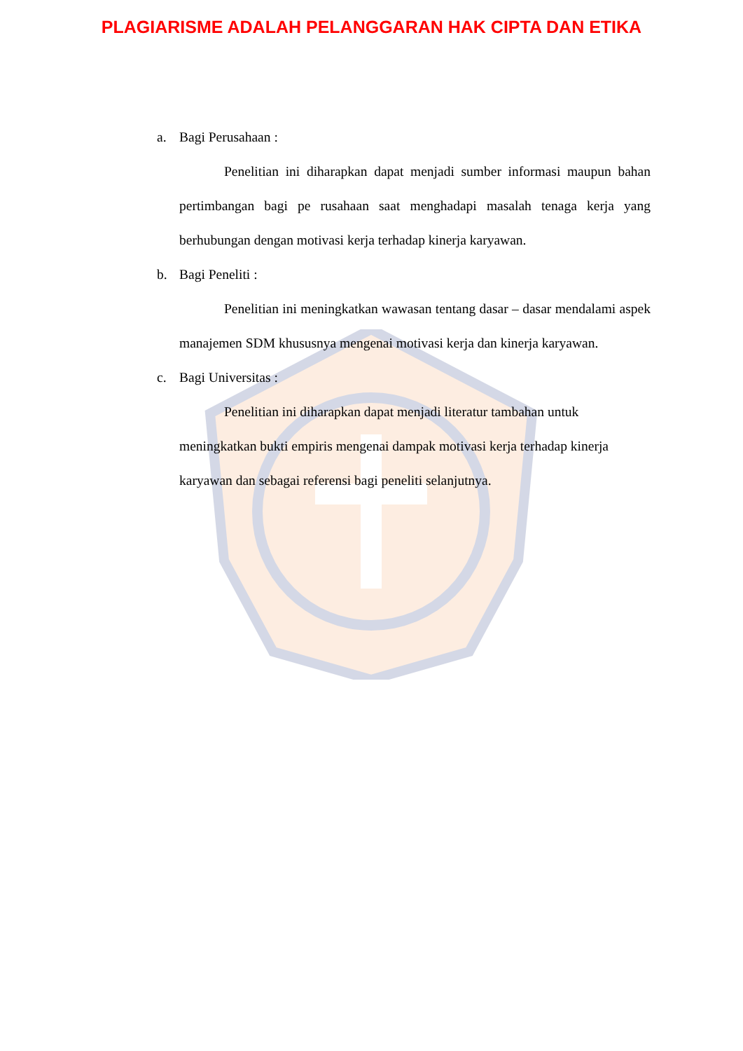PLAGIARISME ADALAH PELANGGARAN HAK CIPTA DAN ETIKA
a. Bagi Perusahaan :
Penelitian ini diharapkan dapat menjadi sumber informasi maupun bahan pertimbangan bagi pe rusahaan saat menghadapi masalah tenaga kerja yang berhubungan dengan motivasi kerja terhadap kinerja karyawan.
b. Bagi Peneliti :
Penelitian ini meningkatkan wawasan tentang dasar – dasar mendalami aspek manajemen SDM khususnya mengenai motivasi kerja dan kinerja karyawan.
c. Bagi Universitas :
Penelitian ini diharapkan dapat menjadi literatur tambahan untuk meningkatkan bukti empiris mengenai dampak motivasi kerja terhadap kinerja karyawan dan sebagai referensi bagi peneliti selanjutnya.